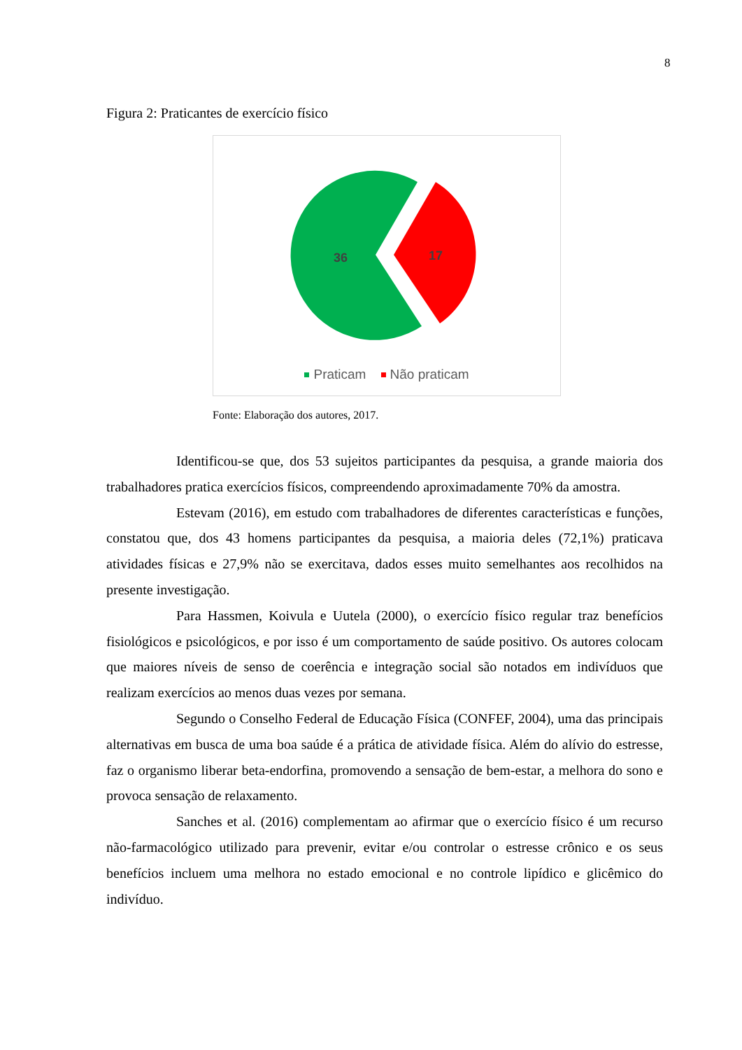8
Figura 2: Praticantes de exercício físico
36
17
Praticam Não praticam
Fonte: Elaboração dos autores, 2017.
Identificou-se que, dos 53 sujeitos participantes da pesquisa, a grande maioria dos trabalhadores pratica exercícios físicos, compreendendo aproximadamente 70% da amostra.
Estevam (2016), em estudo com trabalhadores de diferentes características e funções, constatou que, dos 43 homens participantes da pesquisa, a maioria deles (72,1%) praticava atividades físicas e 27,9% não se exercitava, dados esses muito semelhantes aos recolhidos na presente investigação.
Para Hassmen, Koivula e Uutela (2000), o exercício físico regular traz benefícios fisiológicos e psicológicos, e por isso é um comportamento de saúde positivo. Os autores colocam que maiores níveis de senso de coerência e integração social são notados em indivíduos que realizam exercícios ao menos duas vezes por semana.
Segundo o Conselho Federal de Educação Física (CONFEF, 2004), uma das principais alternativas em busca de uma boa saúde é a prática de atividade física. Além do alívio do estresse, faz o organismo liberar beta-endorfina, promovendo a sensação de bem-estar, a melhora do sono e provoca sensação de relaxamento.
Sanches et al. (2016) complementam ao afirmar que o exercício físico é um recurso não-farmacológico utilizado para prevenir, evitar e/ou controlar o estresse crônico e os seus benefícios incluem uma melhora no estado emocional e no controle lipídico e glicêmico do indivíduo.